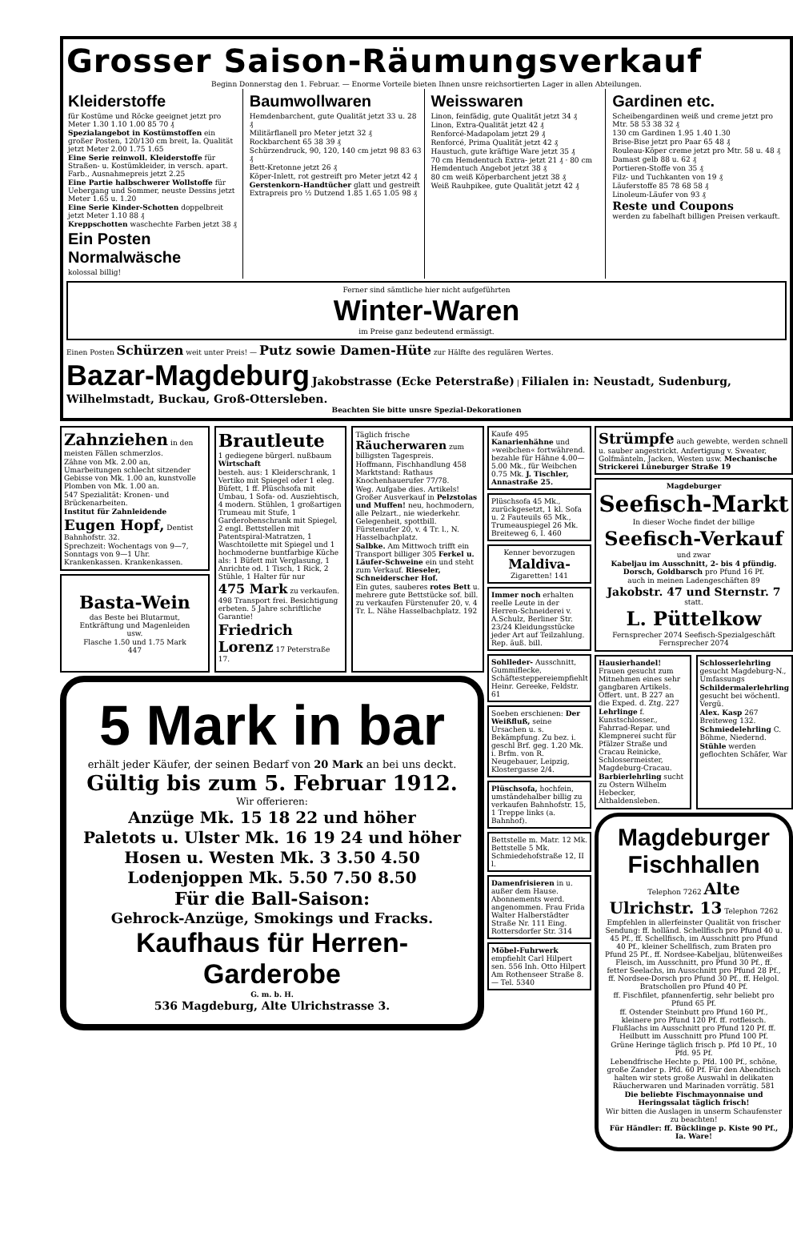Grosser Saison-Räumungsverkauf
Beginn Donnerstag den 1. Februar. — Enorme Vorteile bieten Ihnen unsre reichsortierten Lager in allen Abteilungen.
Kleiderstoffe
für Kostüme und Röcke geeignet jetzt pro Meter 1.30 1.10 1.00 85 70 ₰
Spezialangebot in Kostümstoffen ein großer Posten, 120/130 cm breit, Ia. Qualität jetzt Meter 2.00 1.75 1.65
Eine Serie reinwoll. Kleiderstoffe für Straßen- u. Kostümkleider, in versch. apart. Farb., Ausnahmepreis jetzt 2.25
Eine Partie halbschwerer Wollstoffe für Uebergang und Sommer, neuste Dessins jetzt Meter 1.65 u. 1.20
Eine Serie Kinder-Schotten doppelbreit jetzt Meter 1.10 88 ₰
Kreppschotten waschechte Farben jetzt 38 ₰
Ein Posten Normalwäsche
kolossal billig!
Baumwollwaren
Hemdenbarchent, gute Qualität jetzt 33 u. 28 ₰
Militärflanell pro Meter jetzt 32 ₰
Rockbarchent 65 38 39 ₰
Schürzendruck, 90, 120, 140 cm jetzt 98 83 63 ₰
Bett-Kretonne jetzt 26 ₰
Köper-Inlett, rot gestreift pro Meter jetzt 42 ₰
Gerstenkorn-Handtücher glatt und gestreift Extrapreis pro ½ Dutzend 1.85 1.65 1.05 98 ₰
Weisswaren
Linon, feinfädig, gute Qualität jetzt 34 ₰
Linon, Extra-Qualität jetzt 42 ₰
Renforcé-Madapolam jetzt 29 ₰
Renforcé, Prima Qualität jetzt 42 ₰
Haustuch, gute kräftige Ware jetzt 35 ₰
70 cm Hemdentuch Extra- jetzt 21 ₰ · 80 cm Hemdentuch Angebot jetzt 38 ₰
80 cm weiß Köperbarchent jetzt 38 ₰
Weiß Rauhpikee, gute Qualität jetzt 42 ₰
Gardinen etc.
Scheibengardinen weiß und creme jetzt pro Mtr. 58 53 38 32 ₰
130 cm Gardinen 1.95 1.40 1.30
Brise-Bise jetzt pro Paar 65 48 ₰
Rouleau-Köper creme jetzt pro Mtr. 58 u. 48 ₰
Damast gelb 88 u. 62 ₰
Portieren-Stoffe von 35 ₰
Filz- und Tuchkanten von 19 ₰
Läuferstoffe 85 78 68 58 ₰
Linoleum-Läufer von 93 ₰
Reste und Coupons
werden zu fabelhaft billigen Preisen verkauft.
Ferner sind sämtliche hier nicht aufgeführten
Winter-Waren
im Preise ganz bedeutend ermässigt.
Einen Posten Schürzen weit unter Preis! — Putz sowie Damen-Hüte zur Hälfte des regulären Wertes.
Bazar-Magdeburg Jakobstrasse (Ecke Peterstraße) | Filialen in: Neustadt, Sudenburg, Wilhelmstadt, Buckau, Groß-Ottersleben.
Beachten Sie bitte unsre Spezial-Dekorationen
Zahnziehen in den meisten Fällen schmerzlos.
Zähne von Mk. 2.00 an, Umarbeitungen schlecht sitzender Gebisse von Mk. 1.00 an, kunstvolle Plomben von Mk. 1.00 an.
547 Spezialität: Kronen- und Brückenarbeiten.
Institut für Zahnleidende
Eugen Hopf, Dentist Bahnhofstr. 32.
Sprechzeit: Wochentags von 9—7, Sonntags von 9—1 Uhr. Krankenkassen. Krankenkassen.
Basta-Wein
das Beste bei Blutarmut, Entkräftung und Magenleiden usw.
Flasche 1.50 und 1.75 Mark 447
Brautleute
1 gediegene bürgerl. nußbaum Wirtschaft
besteh. aus: 1 Kleiderschrank, 1 Vertiko mit Spiegel oder 1 eleg. Büfett, 1 ff. Plüschsofa mit Umbau, 1 Sofa- od. Ausziehtisch, 4 modern. Stühlen, 1 großartigen Trumeau mit Stufe, 1 Garderobenschrank mit Spiegel, 2 engl. Bettstellen mit Patentspiral-Matratzen, 1 Waschtoilette mit Spiegel und 1 hochmoderne buntfarbige Küche als: 1 Büfett mit Verglasung, 1 Anrichte od. 1 Tisch, 1 Rick, 2 Stühle, 1 Halter für nur
475 Mark zu verkaufen. 498 Transport frei. Besichtigung erbeten. 5 Jahre schriftliche Garantie!
Friedrich Lorenz 17 Peterstraße 17.
Täglich frische Räucherwaren zum billigsten Tagespreis.
Hoffmann, Fischhandlung 458 Marktstand: Rathaus Knochenhauerufer 77/78.
Weg. Aufgabe dies. Artikels! Großer Ausverkauf in Pelzstolas und Muffen! neu, hochmodern, alle Pelzart., nie wiederkehr. Gelegenheit, spottbill. Fürstenufer 20, v. 4 Tr. l., N. Hasselbachplatz.
Salbke. Am Mittwoch trifft ein Transport billiger 305 Ferkel u. Läufer-Schweine ein und steht zum Verkauf. Rieseler, Schneiderscher Hof.
Ein gutes, sauberes rotes Bett u. mehrere gute Bettstücke sof. bill. zu verkaufen Fürstenufer 20, v. 4 Tr. L. Nähe Hasselbachplatz. 192
5 Mark in bar
erhält jeder Käufer, der seinen Bedarf von 20 Mark an bei uns deckt.
Gültig bis zum 5. Februar 1912.
Wir offerieren:
Anzüge Mk. 15 18 22 und höher
Paletots u. Ulster Mk. 16 19 24 und höher
Hosen u. Westen Mk. 3 3.50 4.50
Lodenjoppen Mk. 5.50 7.50 8.50
Für die Ball-Saison:
Gehrock-Anzüge, Smokings und Fracks.
Kaufhaus für Herren-Garderobe
G. m. b. H.
536 Magdeburg, Alte Ulrichstrasse 3.
Kaufe 495 Kanarienhähne und »weibchen« fortwährend. bezahle für Hähne 4.00—5.00 Mk., für Weibchen 0.75 Mk. J. Tischler, Annastraße 25.
Plüschsofa 45 Mk., zurückgesetzt, 1 kl. Sofa u. 2 Fauteuils 65 Mk., Trumeauspiegel 26 Mk. Breiteweg 6, I. 460
Kenner bevorzugen Maldiva- Zigaretten! 141
Immer noch erhalten reelle Leute in der Herren-Schneiderei v. A.Schulz, Berliner Str. 23/24 Kleidungsstücke jeder Art auf Teilzahlung. Rep. äuß. bill.
Sohlleder- Ausschnitt, Gummiflecke, Schäftesteppereiempfiehlt Heinr. Gereeke, Feldstr. 61
Soeben erschienen: Der Weißfluß, seine Ursachen u. s. Bekämpfung. Zu bez. i. geschl Brf. geg. 1.20 Mk. i. Brfm. von R. Neugebauer, Leipzig, Klostergasse 2/4.
Plüschsofa, hochfein, umständehalber billig zu verkaufen Bahnhofstr. 15, 1 Treppe links (a. Bahnhof).
Bettstelle m. Matr. 12 Mk. Bettstelle 5 Mk. Schmiedehofstraße 12, II l.
Damenfrisieren in u. außer dem Hause. Abonnements werd. angenommen. Frau Frida Walter Halberstädter Straße Nr. 111 Eing. Rottersdorfer Str. 314
Möbel-Fuhrwerk empfiehlt Carl Hilpert sen. 556 Inh. Otto Hilpert Am Rothenseer Straße 8. — Tel. 5340
Strümpfe auch gewebte, werden schnell u. sauber angestrickt. Anfertigung v. Sweater, Golfmänteln, Jacken, Westen usw. Mechanische Strickerei Lüneburger Straße 19
Magdeburger
Seefisch-Markt
In dieser Woche findet der billige
Seefisch-Verkauf
und zwar
Kabeljau im Ausschnitt, 2- bis 4 pfündig. Dorsch, Goldbarsch pro Pfund 16 Pf.
auch in meinen Ladengeschäften 89
Jakobstr. 47 und Sternstr. 7 statt.
L. Püttelkow
Fernsprecher 2074 Seefisch-Spezialgeschäft Fernsprecher 2074
Hausierhandel! Frauen gesucht zum Mitnehmen eines sehr gangbaren Artikels. Offert. unt. B 227 an die Exped. d. Ztg. 227
Lehrlinge f. Kunstschlosser., Fahrrad-Repar. und Klempnerei sucht für Pfälzer Straße und Cracau Reinicke, Schlossermeister, Magdeburg-Cracau.
Barbierlehrling sucht zu Ostern Wilhelm Hebecker, Althaldensleben.
Schlosserlehrling gesucht Magdeburg-N., Umfassungs
Schildermalerlehrling gesucht bei wöchentl. Vergü.
Alex. Kasp 267 Breiteweg 132.
Schmiedelehrling C. Böhme, Niedernd.
Stühle werden geflochten Schäfer, War
Magdeburger Fischhallen
Telephon 7262 Alte Ulrichstr. 13 Telephon 7262
Empfehlen in allerfeinster Qualität von frischer Sendung: ff. holländ. Schellfisch pro Pfund 40 u. 45 Pf., ff. Schellfisch, im Ausschnitt pro Pfund 40 Pf., kleiner Schellfisch, zum Braten pro Pfund 25 Pf., ff. Nordsee-Kabeljau, blütenweißes Fleisch, im Ausschnitt, pro Pfund 30 Pf., ff. fetter Seelachs, im Ausschnitt pro Pfund 28 Pf., ff. Nordsee-Dorsch pro Pfund 30 Pf., ff. Helgol. Bratschollen pro Pfund 40 Pf.
ff. Fischfilet, pfannenfertig, sehr beliebt pro Pfund 65 Pf.
ff. Ostender Steinbutt pro Pfund 160 Pf., kleinere pro Pfund 120 Pf. ff. rotfleisch. Flußlachs im Ausschnitt pro Pfund 120 Pf. ff. Heilbutt im Ausschnitt pro Pfund 100 Pf.
Grüne Heringe täglich frisch p. Pfd 10 Pf., 10 Pfd. 95 Pf.
Lebendfrische Hechte p. Pfd. 100 Pf., schöne, große Zander p. Pfd. 60 Pf. Für den Abendtisch halten wir stets große Auswahl in delikaten Räucherwaren und Marinaden vorrätig. 581
Die beliebte Fischmayonnaise und Heringssalat täglich frisch!
Wir bitten die Auslagen in unserm Schaufenster zu beachten!
Für Händler: ff. Bücklinge p. Kiste 90 Pf., Ia. Ware!